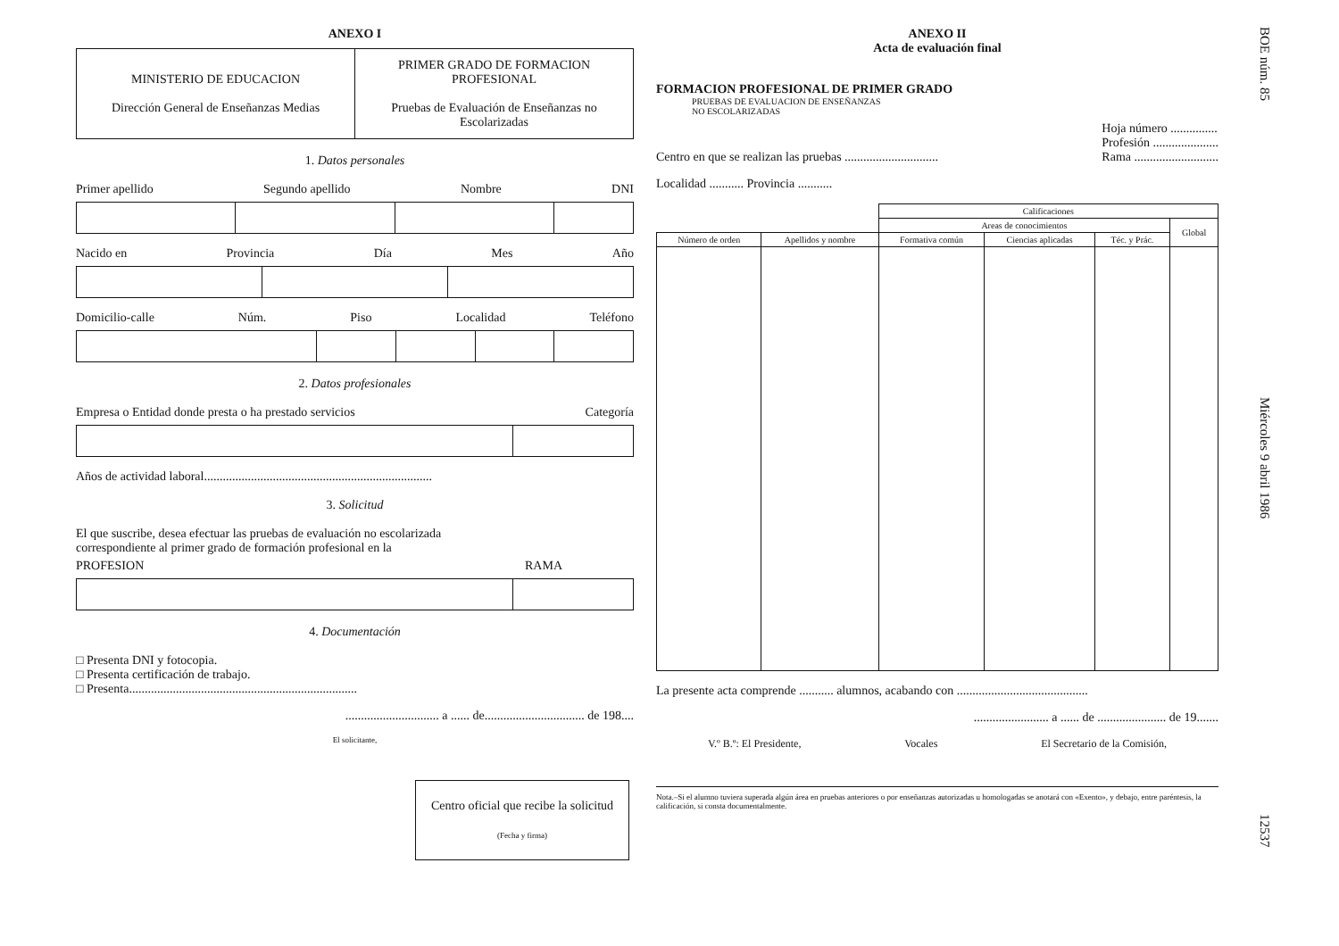ANEXO I
| MINISTERIO DE EDUCACION Dirección General de Enseñanzas Medias | PRIMER GRADO DE FORMACION PROFESIONAL Pruebas de Evaluación de Enseñanzas no Escolarizadas |
1. Datos personales
Primer apellido Segundo apellido Nombre DNI
Nacido en Provincia Día Mes Año
Domicilio-calle Núm. Piso Localidad Teléfono
2. Datos profesionales
Empresa o Entidad donde presta o ha prestado servicios Categoría
Años de actividad laboral.........................................................................
3. Solicitud
El que suscribe, desea efectuar las pruebas de evaluación no escolarizada correspondiente al primer grado de formación profesional en la
PROFESION RAMA
4. Documentación
□ Presenta DNI y fotocopia.
□ Presenta certificación de trabajo.
□ Presenta.........................................................................
.............................. a ...... de................................ de 198....
El solicitante,
| Centro oficial que recibe la solicitud (Fecha y firma) |
ANEXO II
Acta de evaluación final
FORMACION PROFESIONAL DE PRIMER GRADO
PRUEBAS DE EVALUACION DE ENSEÑANZAS
NO ESCOLARIZADAS
Centro en que se realizan las pruebas .............................. Hoja número ...............
Profesión .....................
Rama ...........................
Localidad ........... Provincia ...........
| | | Calificaciones | | | |
| --- | --- | --- | --- | --- | --- |
| | | Areas de conocimientos | | | Global |
| Número de orden | Apellidos y nombre | Formativa común | Ciencias aplicadas | Téc. y Prác. | |
La presente acta comprende ........... alumnos, acabando con ..........................................
........................ a ...... de ...................... de 19.......
V.º B.º: El Presidente, Vocales El Secretario de la Comisión,
Nota.–Si el alumno tuviera superada algún área en pruebas anteriores o por enseñanzas autorizadas u homologadas se anotará con «Exento», y debajo, entre paréntesis, la calificación, si consta documentalmente.
BOE núm. 85 Miércoles 9 abril 1986 12537